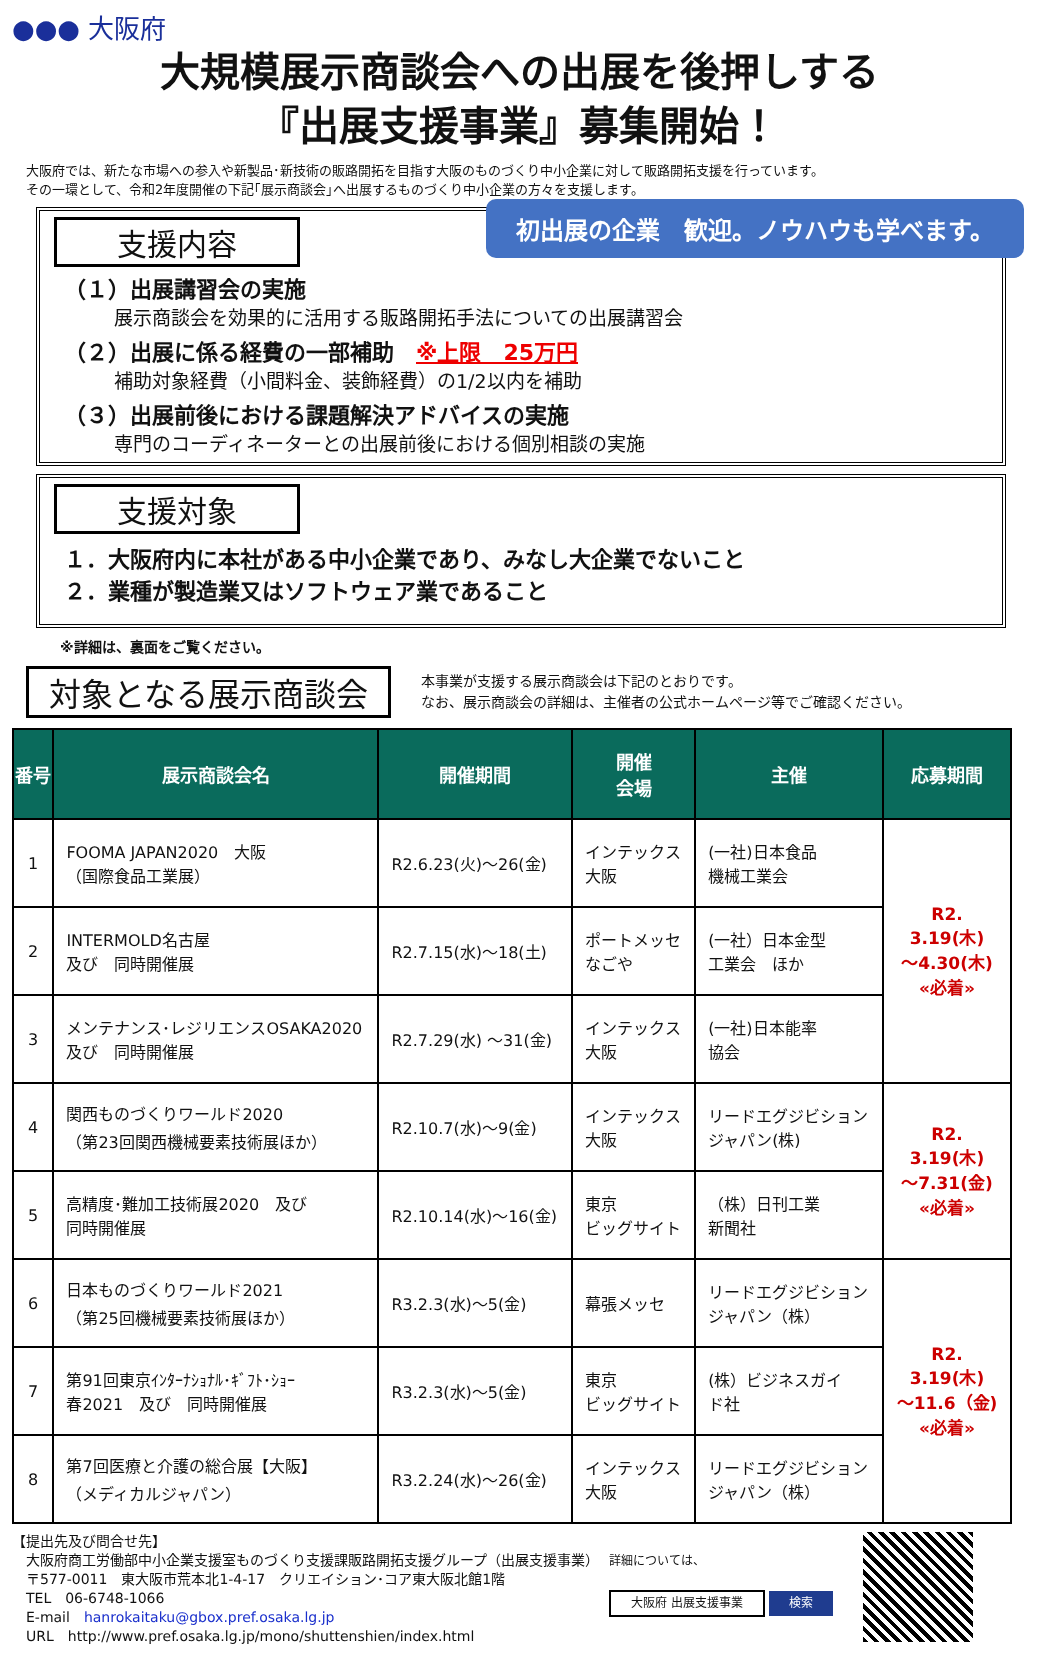●●● 大阪府
大規模展示商談会への出展を後押しする
『出展支援事業』募集開始！
大阪府では、新たな市場への参入や新製品･新技術の販路開拓を目指す大阪のものづくり中小企業に対して販路開拓支援を行っています。
その一環として、令和2年度開催の下記｢展示商談会｣へ出展するものづくり中小企業の方々を支援します。
支援内容
初出展の企業　歓迎。ノウハウも学べます。
（１）出展講習会の実施
展示商談会を効果的に活用する販路開拓手法についての出展講習会
（２）出展に係る経費の一部補助　※上限　25万円
補助対象経費（小間料金、装飾経費）の1/2以内を補助
（３）出展前後における課題解決アドバイスの実施
専門のコーディネーターとの出展前後における個別相談の実施
支援対象
１．大阪府内に本社がある中小企業であり、みなし大企業でないこと
２．業種が製造業又はソフトウェア業であること
※詳細は、裏面をご覧ください。
対象となる展示商談会
本事業が支援する展示商談会は下記のとおりです。
なお、展示商談会の詳細は、主催者の公式ホームページ等でご確認ください。
| 番号 | 展示商談会名 | 開催期間 | 開催 会場 | 主催 | 応募期間 |
| --- | --- | --- | --- | --- | --- |
| 1 | FOOMA JAPAN2020 大阪 （国際食品工業展） | R2.6.23(火)～26(金) | インテックス 大阪 | (一社)日本食品 機械工業会 | R2. 3.19(木) ～4.30(木) «必着» |
| 2 | INTERMOLD名古屋 及び 同時開催展 | R2.7.15(水)～18(土) | ポートメッセ なごや | (一社）日本金型 工業会 ほか | |
| 3 | メンテナンス･レジリエンスOSAKA2020 及び 同時開催展 | R2.7.29(水) ～31(金) | インテックス 大阪 | (一社)日本能率 協会 | |
| 4 | 関西ものづくりワールド2020 （第23回関西機械要素技術展ほか） | R2.10.7(水)～9(金) | インテックス 大阪 | リードエグジビション ジャパン(株) | R2. 3.19(木) ～7.31(金) «必着» |
| 5 | 高精度･難加工技術展2020 及び 同時開催展 | R2.10.14(水)～16(金) | 東京 ビッグサイト | （株）日刊工業 新聞社 | |
| 6 | 日本ものづくりワールド2021 （第25回機械要素技術展ほか） | R3.2.3(水)～5(金) | 幕張メッセ | リードエグジビション ジャパン（株） | R2. 3.19(木) ～11.6（金) «必着» |
| 7 | 第91回東京ｲﾝﾀｰﾅｼｮﾅﾙ･ｷﾞﾌﾄ･ｼｮｰ 春2021 及び 同時開催展 | R3.2.3(水)～5(金) | 東京 ビッグサイト | (株）ビジネスガイ ド社 | |
| 8 | 第7回医療と介護の総合展【大阪】 （メディカルジャパン） | R3.2.24(水)～26(金) | インテックス 大阪 | リードエグジビション ジャパン（株） | |
【提出先及び問合せ先】
　大阪府商工労働部中小企業支援室ものづくり支援課販路開拓支援グループ（出展支援事業）
　〒577-0011　東大阪市荒本北1-4-17　クリエイション･コア東大阪北館1階
　TEL　06-6748-1066
　E-mail　hanrokaitaku@gbox.pref.osaka.lg.jp
　URL　http://www.pref.osaka.lg.jp/mono/shuttenshien/index.html
詳細については、
大阪府 出展支援事業 検索